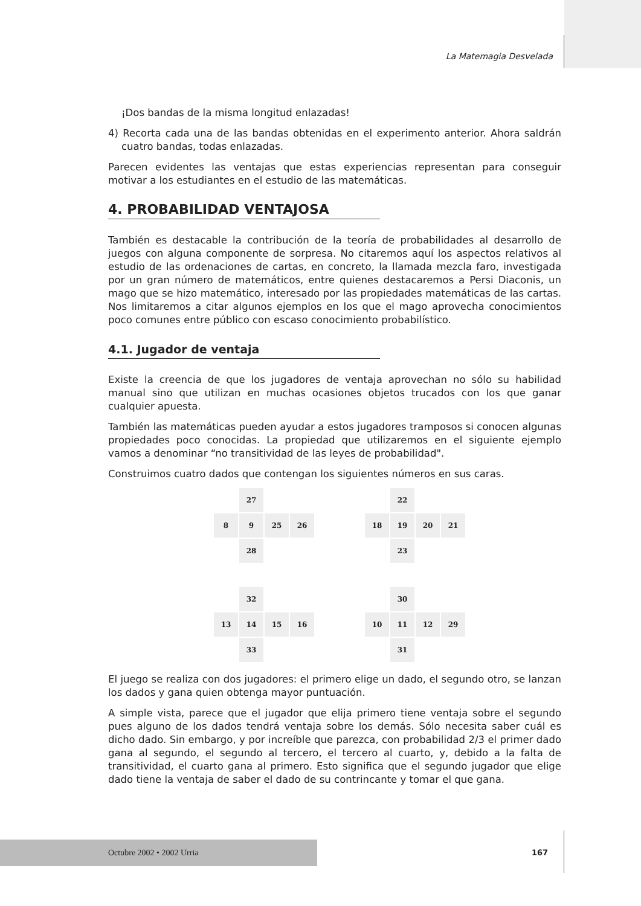La Matemagia Desvelada
¡Dos bandas de la misma longitud enlazadas!
4) Recorta cada una de las bandas obtenidas en el experimento anterior. Ahora saldrán cuatro bandas, todas enlazadas.
Parecen evidentes las ventajas que estas experiencias representan para conseguir motivar a los estudiantes en el estudio de las matemáticas.
4. PROBABILIDAD VENTAJOSA
También es destacable la contribución de la teoría de probabilidades al desarrollo de juegos con alguna componente de sorpresa. No citaremos aquí los aspectos relativos al estudio de las ordenaciones de cartas, en concreto, la llamada mezcla faro, investigada por un gran número de matemáticos, entre quienes destacaremos a Persi Diaconis, un mago que se hizo matemático, interesado por las propiedades matemáticas de las cartas. Nos limitaremos a citar algunos ejemplos en los que el mago aprovecha conocimientos poco comunes entre público con escaso conocimiento probabilístico.
4.1. Jugador de ventaja
Existe la creencia de que los jugadores de ventaja aprovechan no sólo su habilidad manual sino que utilizan en muchas ocasiones objetos trucados con los que ganar cualquier apuesta.
También las matemáticas pueden ayudar a estos jugadores tramposos si conocen algunas propiedades poco conocidas. La propiedad que utilizaremos en el siguiente ejemplo vamos a denominar “no transitividad de las leyes de probabilidad".
Construimos cuatro dados que contengan los siguientes números en sus caras.
27 8 9 25 26 28
22 18 19 20 21 23
32 13 14 15 16 33
30 10 11 12 29 31
El juego se realiza con dos jugadores: el primero elige un dado, el segundo otro, se lanzan los dados y gana quien obtenga mayor puntuación.
A simple vista, parece que el jugador que elija primero tiene ventaja sobre el segundo pues alguno de los dados tendrá ventaja sobre los demás. Sólo necesita saber cuál es dicho dado. Sin embargo, y por increíble que parezca, con probabilidad 2/3 el primer dado gana al segundo, el segundo al tercero, el tercero al cuarto, y, debido a la falta de transitividad, el cuarto gana al primero. Esto significa que el segundo jugador que elige dado tiene la ventaja de saber el dado de su contrincante y tomar el que gana.
Octubre 2002 • 2002 Urria
167